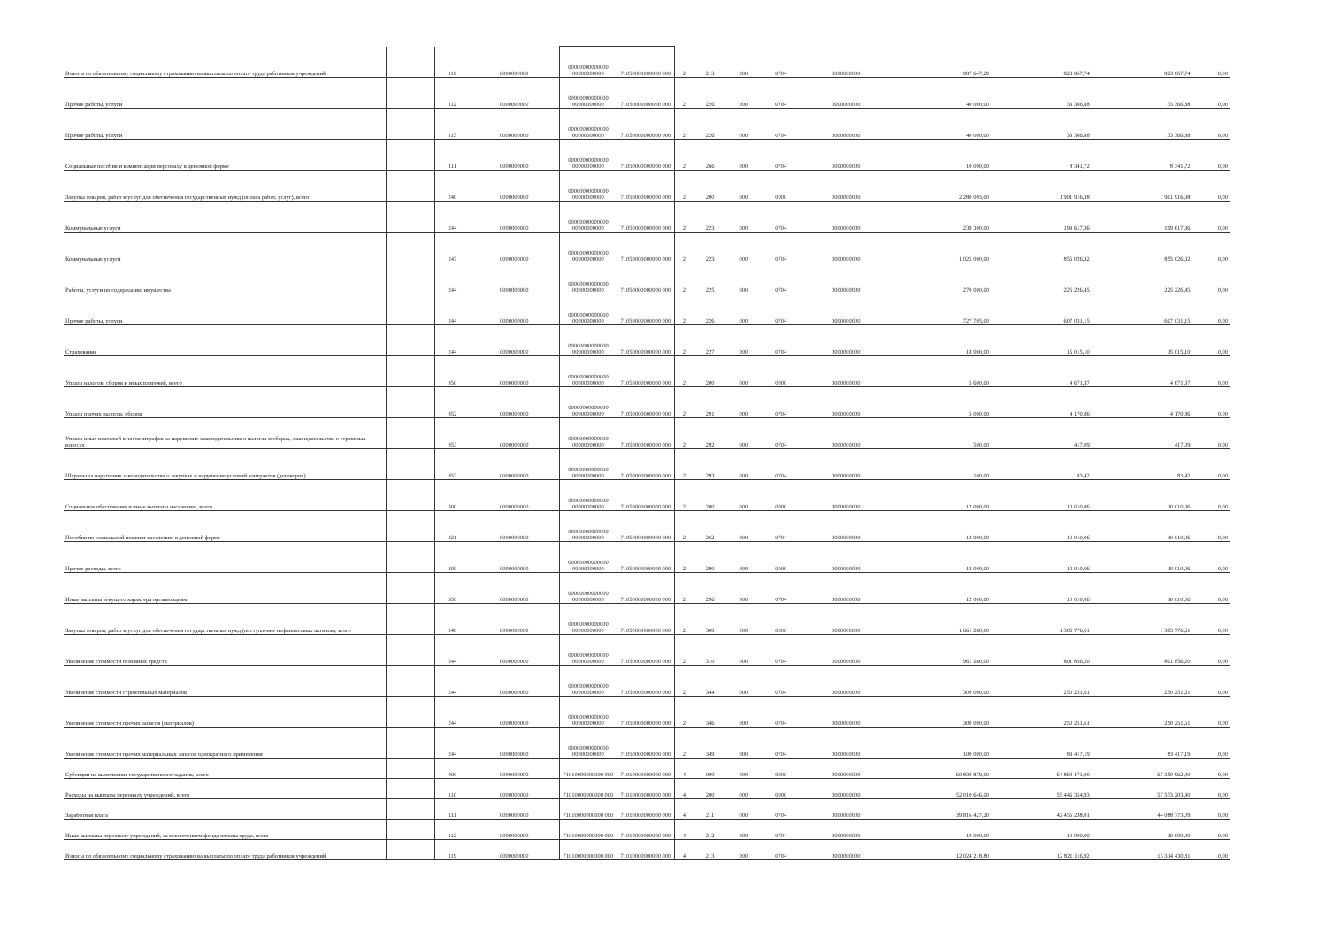| Взносы по обязательному социальному страхованию на выплаты по оплате труда работников учреждений | | 119 | 0000000000 | 00000000000000 00000000000 | 71050000000000 000 | 2 | 213 | 000 | 0704 | 0000000000 | 987 647,29 | 823 867,74 | 823 867,74 | 0,00 |
| Прочие работы, услуги | | 112 | 0000000000 | 00000000000000 00000000000 | 71050000000000 000 | 2 | 226 | 000 | 0704 | 0000000000 | 40 000,00 | 33 366,88 | 33 366,88 | 0,00 |
| Прочие работы, услуги | | 113 | 0000000000 | 00000000000000 00000000000 | 71050000000000 000 | 2 | 226 | 000 | 0704 | 0000000000 | 40 000,00 | 33 366,88 | 33 366,88 | 0,00 |
| Социальные пособия и компенсации персоналу в денежной форме | | 111 | 0000000000 | 00000000000000 00000000000 | 71050000000000 000 | 2 | 266 | 000 | 0704 | 0000000000 | 10 000,00 | 8 341,72 | 8 341,72 | 0,00 |
| Закупка товаров, работ и услуг для обеспечения государственных нужд (оплата работ, услуг), всего | | 240 | 0000000000 | 00000000000000 00000000000 | 71050000000000 000 | 2 | 200 | 000 | 0000 | 0000000000 | 2 280 005,00 | 1 901 916,38 | 1 901 916,38 | 0,00 |
| Коммунальные услуги | | 244 | 0000000000 | 00000000000000 00000000000 | 71050000000000 000 | 2 | 223 | 000 | 0704 | 0000000000 | 239 300,00 | 199 617,36 | 199 617,36 | 0,00 |
| Коммунальные услуги | | 247 | 0000000000 | 00000000000000 00000000000 | 71050000000000 000 | 2 | 223 | 000 | 0704 | 0000000000 | 1 025 000,00 | 855 026,32 | 855 026,32 | 0,00 |
| Работы, услуги по содержанию имущества | | 244 | 0000000000 | 00000000000000 00000000000 | 71050000000000 000 | 2 | 225 | 000 | 0704 | 0000000000 | 270 000,00 | 225 226,45 | 225 226,45 | 0,00 |
| Прочие работы, услуги | | 244 | 0000000000 | 00000000000000 00000000000 | 71050000000000 000 | 2 | 226 | 000 | 0704 | 0000000000 | 727 705,00 | 607 031,15 | 607 031,15 | 0,00 |
| Страхование | | 244 | 0000000000 | 00000000000000 00000000000 | 71050000000000 000 | 2 | 227 | 000 | 0704 | 0000000000 | 18 000,00 | 15 015,10 | 15 015,10 | 0,00 |
| Уплата налогов, сборов и иных платежей, всего | | 850 | 0000000000 | 00000000000000 00000000000 | 71050000000000 000 | 2 | 200 | 000 | 0000 | 0000000000 | 5 600,00 | 4 671,37 | 4 671,37 | 0,00 |
| Уплата прочих налогов, сборов | | 852 | 0000000000 | 00000000000000 00000000000 | 71050000000000 000 | 2 | 291 | 000 | 0704 | 0000000000 | 5 000,00 | 4 170,86 | 4 170,86 | 0,00 |
| Уплата иных платежей в части штрафов за нарушение законодательства о налогах и сборах, законодательства о страховых взносах | | 853 | 0000000000 | 00000000000000 00000000000 | 71050000000000 000 | 2 | 292 | 000 | 0704 | 0000000000 | 500,00 | 417,09 | 417,09 | 0,00 |
| Штрафы за нарушение законодательства о закупках и нарушение условий контрактов (договоров) | | 853 | 0000000000 | 00000000000000 00000000000 | 71050000000000 000 | 2 | 293 | 000 | 0704 | 0000000000 | 100,00 | 83,42 | 83,42 | 0,00 |
| Социальное обеспечение и иные выплаты населению, всего | | 300 | 0000000000 | 00000000000000 00000000000 | 71050000000000 000 | 2 | 200 | 000 | 0000 | 0000000000 | 12 000,00 | 10 010,06 | 10 010,06 | 0,00 |
| Пособия по социальной помощи населению в денежной форме | | 321 | 0000000000 | 00000000000000 00000000000 | 71050000000000 000 | 2 | 262 | 000 | 0704 | 0000000000 | 12 000,00 | 10 010,06 | 10 010,06 | 0,00 |
| Прочие расходы, всего | | 300 | 0000000000 | 00000000000000 00000000000 | 71050000000000 000 | 2 | 290 | 000 | 0000 | 0000000000 | 12 000,00 | 10 010,06 | 10 010,06 | 0,00 |
| Иные выплаты текущего характера организациям | | 350 | 0000000000 | 00000000000000 00000000000 | 71050000000000 000 | 2 | 296 | 000 | 0704 | 0000000000 | 12 000,00 | 10 010,06 | 10 010,06 | 0,00 |
| Закупка товаров, работ и услуг для обеспечения государственных нужд (поступление нефинансовых активов), всего | | 240 | 0000000000 | 00000000000000 00000000000 | 71050000000000 000 | 2 | 300 | 000 | 0000 | 0000000000 | 1 661 260,00 | 1 385 776,61 | 1 385 776,61 | 0,00 |
| Увеличение стоимости основных средств | | 244 | 0000000000 | 00000000000000 00000000000 | 71050000000000 000 | 2 | 310 | 000 | 0704 | 0000000000 | 961 260,00 | 801 856,20 | 801 856,20 | 0,00 |
| Увеличение стоимости строительных материалов | | 244 | 0000000000 | 00000000000000 00000000000 | 71050000000000 000 | 2 | 344 | 000 | 0704 | 0000000000 | 300 000,00 | 250 251,61 | 250 251,61 | 0,00 |
| Увеличение стоимости прочих запасов (материалов) | | 244 | 0000000000 | 00000000000000 00000000000 | 71050000000000 000 | 2 | 346 | 000 | 0704 | 0000000000 | 300 000,00 | 250 251,61 | 250 251,61 | 0,00 |
| Увеличение стоимости прочих материальных запасов однократного применения | | 244 | 0000000000 | 00000000000000 00000000000 | 71050000000000 000 | 2 | 349 | 000 | 0704 | 0000000000 | 100 000,00 | 83 417,19 | 83 417,19 | 0,00 |
| Субсидии на выполнение государственного задания, всего | | 000 | 0000000000 | 71010000000000 000 | 71010000000000 000 | 4 | 000 | 000 | 0000 | 0000000000 | 60 830 879,00 | 64 864 171,00 | 67 350 962,00 | 0,00 |
| Расходы на выплаты персоналу учреждений, всего | | 110 | 0000000000 | 71010000000000 000 | 71010000000000 000 | 4 | 200 | 000 | 0000 | 0000000000 | 52 010 646,00 | 55 446 354,93 | 57 573 203,90 | 0,00 |
| Заработная плата | | 111 | 0000000000 | 71010000000000 000 | 71010000000000 000 | 4 | 211 | 000 | 0704 | 0000000000 | 39 816 427,20 | 42 455 238,01 | 44 088 773,09 | 0,00 |
| Иные выплаты персоналу учреждений, за исключением фонда оплаты труда, всего | | 112 | 0000000000 | 71010000000000 000 | 71010000000000 000 | 4 | 212 | 000 | 0704 | 0000000000 | 10 000,00 | 10 000,00 | 10 000,00 | 0,00 |
| Взносы по обязательному социальному страхованию на выплаты по оплате труда работников учреждений | | 119 | 0000000000 | 71010000000000 000 | 71010000000000 000 | 4 | 213 | 000 | 0704 | 0000000000 | 12 024 218,80 | 12 821 116,92 | 13 314 430,81 | 0,00 |